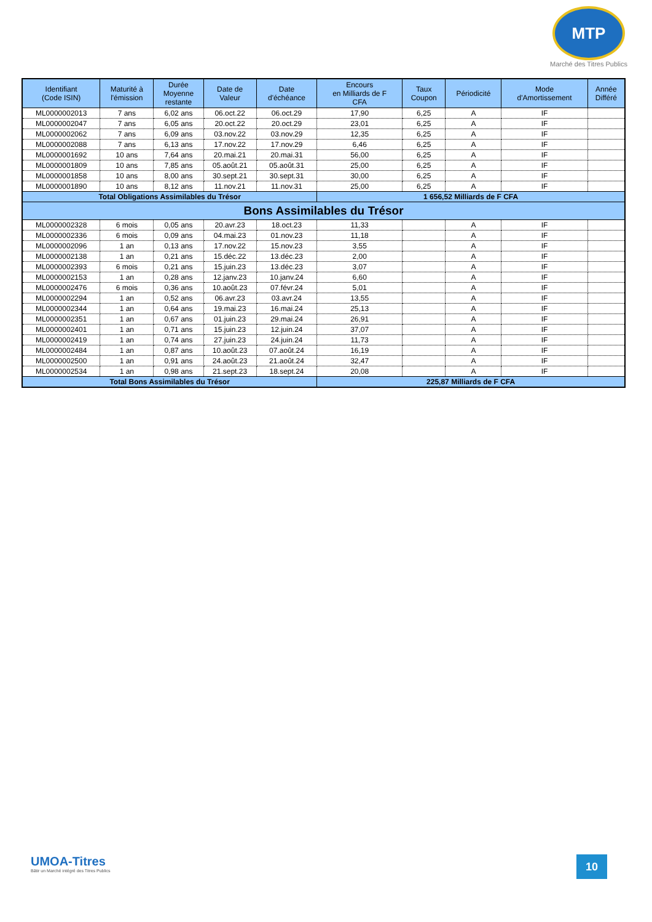MTP
Marché des Titres Publics
| Identifiant (Code ISIN) | Maturité à l'émission | Durée Moyenne restante | Date de Valeur | Date d'échéance | Encours en Milliards de F CFA | Taux Coupon | Périodicité | Mode d'Amortissement | Année Différé |
| --- | --- | --- | --- | --- | --- | --- | --- | --- | --- |
| ML0000002013 | 7 ans | 6,02 ans | 06.oct.22 | 06.oct.29 | 17,90 | 6,25 | A | IF | |
| ML0000002047 | 7 ans | 6,05 ans | 20.oct.22 | 20.oct.29 | 23,01 | 6,25 | A | IF | |
| ML0000002062 | 7 ans | 6,09 ans | 03.nov.22 | 03.nov.29 | 12,35 | 6,25 | A | IF | |
| ML0000002088 | 7 ans | 6,13 ans | 17.nov.22 | 17.nov.29 | 6,46 | 6,25 | A | IF | |
| ML0000001692 | 10 ans | 7,64 ans | 20.mai.21 | 20.mai.31 | 56,00 | 6,25 | A | IF | |
| ML0000001809 | 10 ans | 7,85 ans | 05.août.21 | 05.août.31 | 25,00 | 6,25 | A | IF | |
| ML0000001858 | 10 ans | 8,00 ans | 30.sept.21 | 30.sept.31 | 30,00 | 6,25 | A | IF | |
| ML0000001890 | 10 ans | 8,12 ans | 11.nov.21 | 11.nov.31 | 25,00 | 6,25 | A | IF | |
| Total Obligations Assimilables du Trésor | | | | | 1 656,52 Milliards de F CFA | | | | |
| Bons Assimilables du Trésor | | | | | | | | | |
| ML0000002328 | 6 mois | 0,05 ans | 20.avr.23 | 18.oct.23 | 11,33 | | A | IF | |
| ML0000002336 | 6 mois | 0,09 ans | 04.mai.23 | 01.nov.23 | 11,18 | | A | IF | |
| ML0000002096 | 1 an | 0,13 ans | 17.nov.22 | 15.nov.23 | 3,55 | | A | IF | |
| ML0000002138 | 1 an | 0,21 ans | 15.déc.22 | 13.déc.23 | 2,00 | | A | IF | |
| ML0000002393 | 6 mois | 0,21 ans | 15.juin.23 | 13.déc.23 | 3,07 | | A | IF | |
| ML0000002153 | 1 an | 0,28 ans | 12.janv.23 | 10.janv.24 | 6,60 | | A | IF | |
| ML0000002476 | 6 mois | 0,36 ans | 10.août.23 | 07.févr.24 | 5,01 | | A | IF | |
| ML0000002294 | 1 an | 0,52 ans | 06.avr.23 | 03.avr.24 | 13,55 | | A | IF | |
| ML0000002344 | 1 an | 0,64 ans | 19.mai.23 | 16.mai.24 | 25,13 | | A | IF | |
| ML0000002351 | 1 an | 0,67 ans | 01.juin.23 | 29.mai.24 | 26,91 | | A | IF | |
| ML0000002401 | 1 an | 0,71 ans | 15.juin.23 | 12.juin.24 | 37,07 | | A | IF | |
| ML0000002419 | 1 an | 0,74 ans | 27.juin.23 | 24.juin.24 | 11,73 | | A | IF | |
| ML0000002484 | 1 an | 0,87 ans | 10.août.23 | 07.août.24 | 16,19 | | A | IF | |
| ML0000002500 | 1 an | 0,91 ans | 24.août.23 | 21.août.24 | 32,47 | | A | IF | |
| ML0000002534 | 1 an | 0,98 ans | 21.sept.23 | 18.sept.24 | 20,08 | | A | IF | |
| Total Bons Assimilables du Trésor | | | | | 225,87 Milliards de F CFA | | | | |
UMOA-Titres
Bâtir un Marché intégré des Titres Publics
10